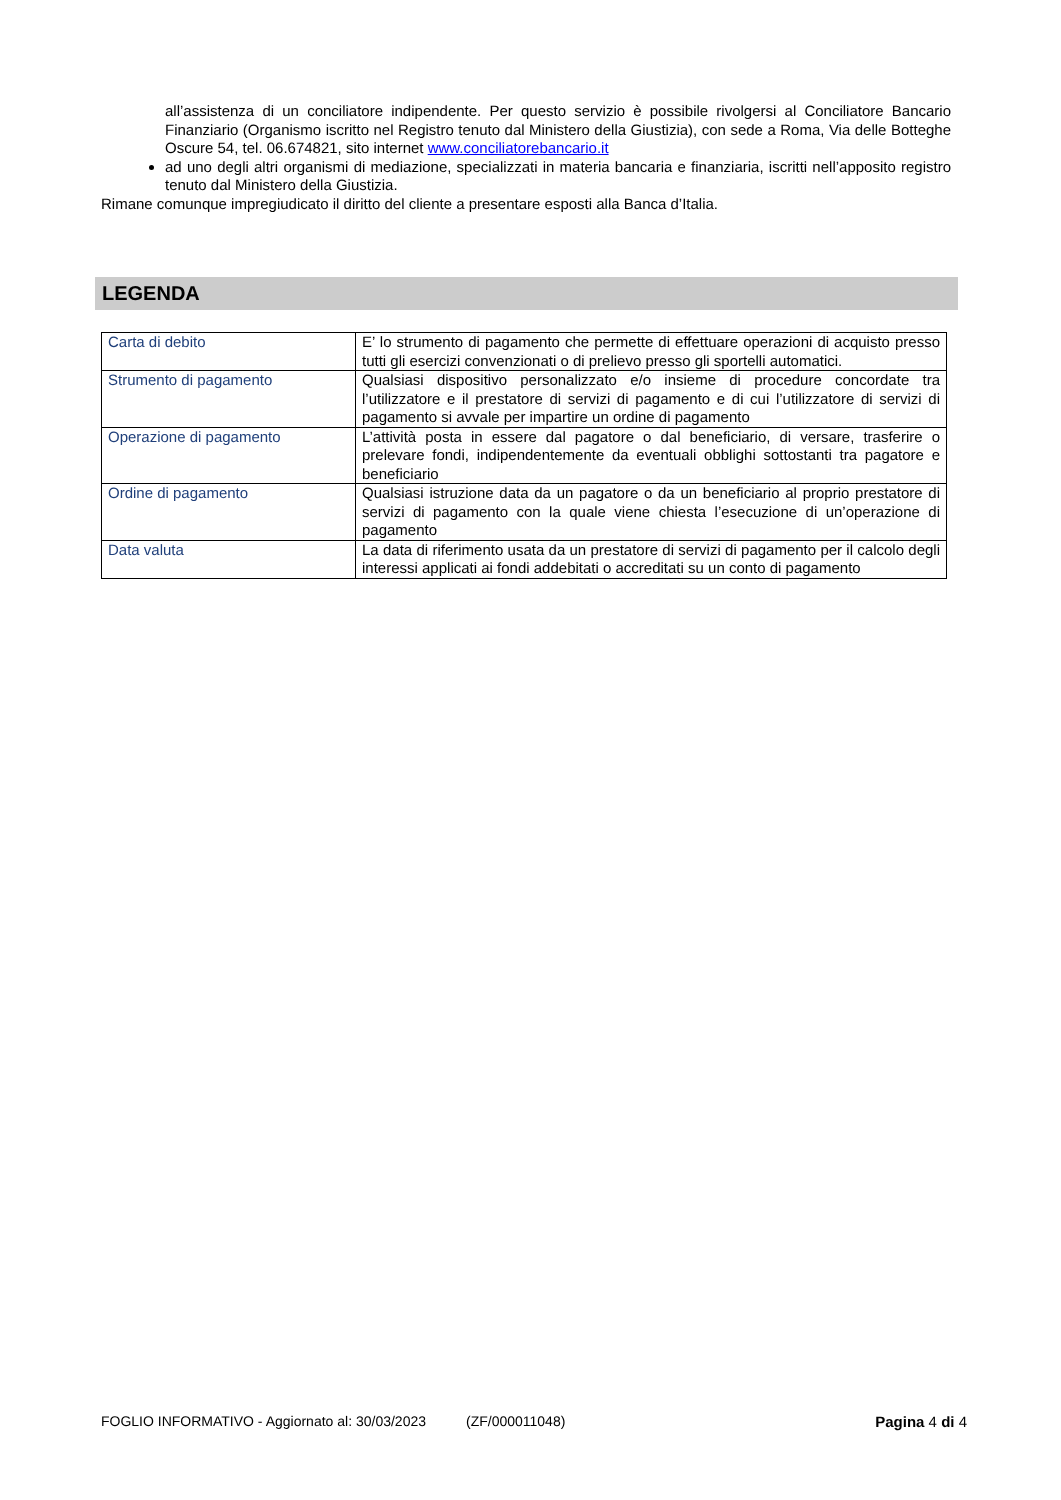all’assistenza di un conciliatore indipendente. Per questo servizio è possibile rivolgersi al Conciliatore Bancario Finanziario (Organismo iscritto nel Registro tenuto dal Ministero della Giustizia), con sede a Roma, Via delle Botteghe Oscure 54, tel. 06.674821, sito internet www.conciliatorebancario.it
ad uno degli altri organismi di mediazione, specializzati in materia bancaria e finanziaria, iscritti nell’apposito registro tenuto dal Ministero della Giustizia.
Rimane comunque impregiudicato il diritto del cliente a presentare esposti alla Banca d’Italia.
LEGENDA
| Carta di debito | E’ lo strumento di pagamento che permette di effettuare operazioni di acquisto presso tutti gli esercizi convenzionati o di prelievo presso gli sportelli automatici. |
| Strumento di pagamento | Qualsiasi dispositivo personalizzato e/o insieme di procedure concordate tra l’utilizzatore e il prestatore di servizi di pagamento e di cui l’utilizzatore di servizi di pagamento si avvale per impartire un ordine di pagamento |
| Operazione di pagamento | L’attività posta in essere dal pagatore o dal beneficiario, di versare, trasferire o prelevare fondi, indipendentemente da eventuali obblighi sottostanti tra pagatore e beneficiario |
| Ordine di pagamento | Qualsiasi istruzione data da un pagatore o da un beneficiario al proprio prestatore di servizi di pagamento con la quale viene chiesta l’esecuzione di un’operazione di pagamento |
| Data valuta | La data di riferimento usata da un prestatore di servizi di pagamento per il calcolo degli interessi applicati ai fondi addebitati o accreditati su un conto di pagamento |
FOGLIO INFORMATIVO - Aggiornato al: 30/03/2023 (ZF/000011048) Pagina 4 di 4